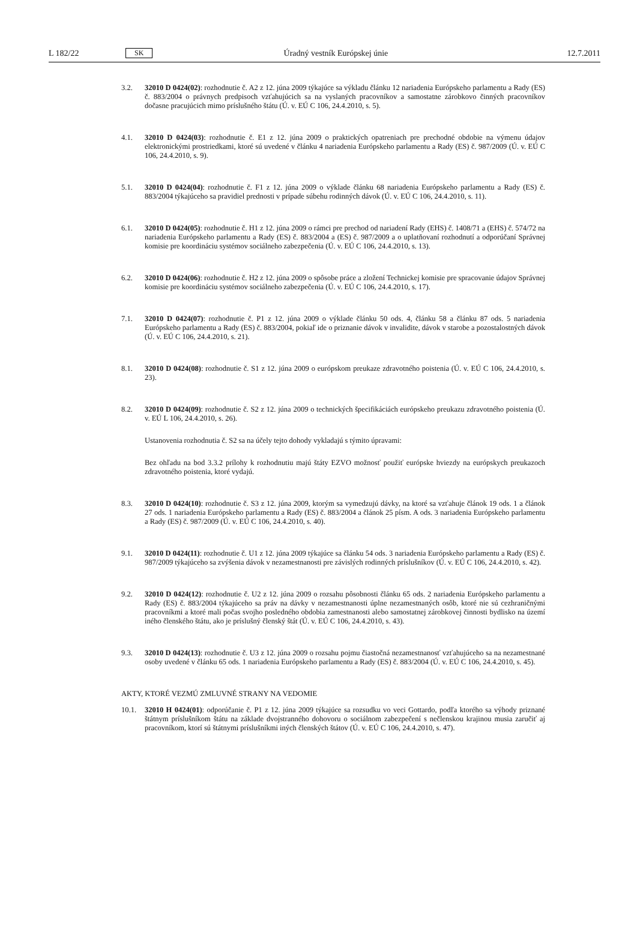L 182/22 SK Úradný vestník Európskej únie 12.7.2011
3.2. 32010 D 0424(02): rozhodnutie č. A2 z 12. júna 2009 týkajúce sa výkladu článku 12 nariadenia Európskeho parlamentu a Rady (ES) č. 883/2004 o právnych predpisoch vzťahujúcich sa na vyslaných pracovníkov a samostatne zárobkovo činných pracovníkov dočasne pracujúcich mimo príslušného štátu (Ú. v. EÚ C 106, 24.4.2010, s. 5).
4.1. 32010 D 0424(03): rozhodnutie č. E1 z 12. júna 2009 o praktických opatreniach pre prechodné obdobie na výmenu údajov elektronickými prostriedkami, ktoré sú uvedené v článku 4 nariadenia Európskeho parlamentu a Rady (ES) č. 987/2009 (Ú. v. EÚ C 106, 24.4.2010, s. 9).
5.1. 32010 D 0424(04): rozhodnutie č. F1 z 12. júna 2009 o výklade článku 68 nariadenia Európskeho parlamentu a Rady (ES) č. 883/2004 týkajúceho sa pravidiel prednosti v prípade súbehu rodinných dávok (Ú. v. EÚ C 106, 24.4.2010, s. 11).
6.1. 32010 D 0424(05): rozhodnutie č. H1 z 12. júna 2009 o rámci pre prechod od nariadení Rady (EHS) č. 1408/71 a (EHS) č. 574/72 na nariadenia Európskeho parlamentu a Rady (ES) č. 883/2004 a (ES) č. 987/2009 a o uplatňovaní rozhodnutí a odporúčaní Správnej komisie pre koordináciu systémov sociálneho zabezpečenia (Ú. v. EÚ C 106, 24.4.2010, s. 13).
6.2. 32010 D 0424(06): rozhodnutie č. H2 z 12. júna 2009 o spôsobe práce a zložení Technickej komisie pre spracovanie údajov Správnej komisie pre koordináciu systémov sociálneho zabezpečenia (Ú. v. EÚ C 106, 24.4.2010, s. 17).
7.1. 32010 D 0424(07): rozhodnutie č. P1 z 12. júna 2009 o výklade článku 50 ods. 4, článku 58 a článku 87 ods. 5 nariadenia Európskeho parlamentu a Rady (ES) č. 883/2004, pokiaľ ide o priznanie dávok v invalidite, dávok v starobe a pozostalostných dávok (Ú. v. EÚ C 106, 24.4.2010, s. 21).
8.1. 32010 D 0424(08): rozhodnutie č. S1 z 12. júna 2009 o európskom preukaze zdravotného poistenia (Ú. v. EÚ C 106, 24.4.2010, s. 23).
8.2. 32010 D 0424(09): rozhodnutie č. S2 z 12. júna 2009 o technických špecifikáciách európskeho preukazu zdravotného poistenia (Ú. v. EÚ L 106, 24.4.2010, s. 26).
Ustanovenia rozhodnutia č. S2 sa na účely tejto dohody vykladajú s týmito úpravami:
Bez ohľadu na bod 3.3.2 prílohy k rozhodnutiu majú štáty EZVO možnosť použiť európske hviezdy na európskych preukazoch zdravotného poistenia, ktoré vydajú.
8.3. 32010 D 0424(10): rozhodnutie č. S3 z 12. júna 2009, ktorým sa vymedzujú dávky, na ktoré sa vzťahuje článok 19 ods. 1 a článok 27 ods. 1 nariadenia Európskeho parlamentu a Rady (ES) č. 883/2004 a článok 25 písm. A ods. 3 nariadenia Európskeho parlamentu a Rady (ES) č. 987/2009 (Ú. v. EÚ C 106, 24.4.2010, s. 40).
9.1. 32010 D 0424(11): rozhodnutie č. U1 z 12. júna 2009 týkajúce sa článku 54 ods. 3 nariadenia Európskeho parlamentu a Rady (ES) č. 987/2009 týkajúceho sa zvýšenia dávok v nezamestnanosti pre závislých rodinných príslušníkov (Ú. v. EÚ C 106, 24.4.2010, s. 42).
9.2. 32010 D 0424(12): rozhodnutie č. U2 z 12. júna 2009 o rozsahu pôsobnosti článku 65 ods. 2 nariadenia Európskeho parlamentu a Rady (ES) č. 883/2004 týkajúceho sa práv na dávky v nezamestnanosti úplne nezamestnaných osôb, ktoré nie sú cezhraničnými pracovníkmi a ktoré mali počas svojho posledného obdobia zamestnanosti alebo samostatnej zárobkovej činnosti bydlisko na území iného členského štátu, ako je príslušný členský štát (Ú. v. EÚ C 106, 24.4.2010, s. 43).
9.3. 32010 D 0424(13): rozhodnutie č. U3 z 12. júna 2009 o rozsahu pojmu čiastočná nezamestnanosť vzťahujúceho sa na nezamestnané osoby uvedené v článku 65 ods. 1 nariadenia Európskeho parlamentu a Rady (ES) č. 883/2004 (Ú. v. EÚ C 106, 24.4.2010, s. 45).
AKTY, KTORÉ VEZMÚ ZMLUVNÉ STRANY NA VEDOMIE
10.1. 32010 H 0424(01): odporúčanie č. P1 z 12. júna 2009 týkajúce sa rozsudku vo veci Gottardo, podľa ktorého sa výhody priznané štátnym príslušníkom štátu na základe dvojstranného dohovoru o sociálnom zabezpečení s nečlenskou krajinou musia zaručiť aj pracovníkom, ktorí sú štátnymi príslušníkmi iných členských štátov (Ú. v. EÚ C 106, 24.4.2010, s. 47).